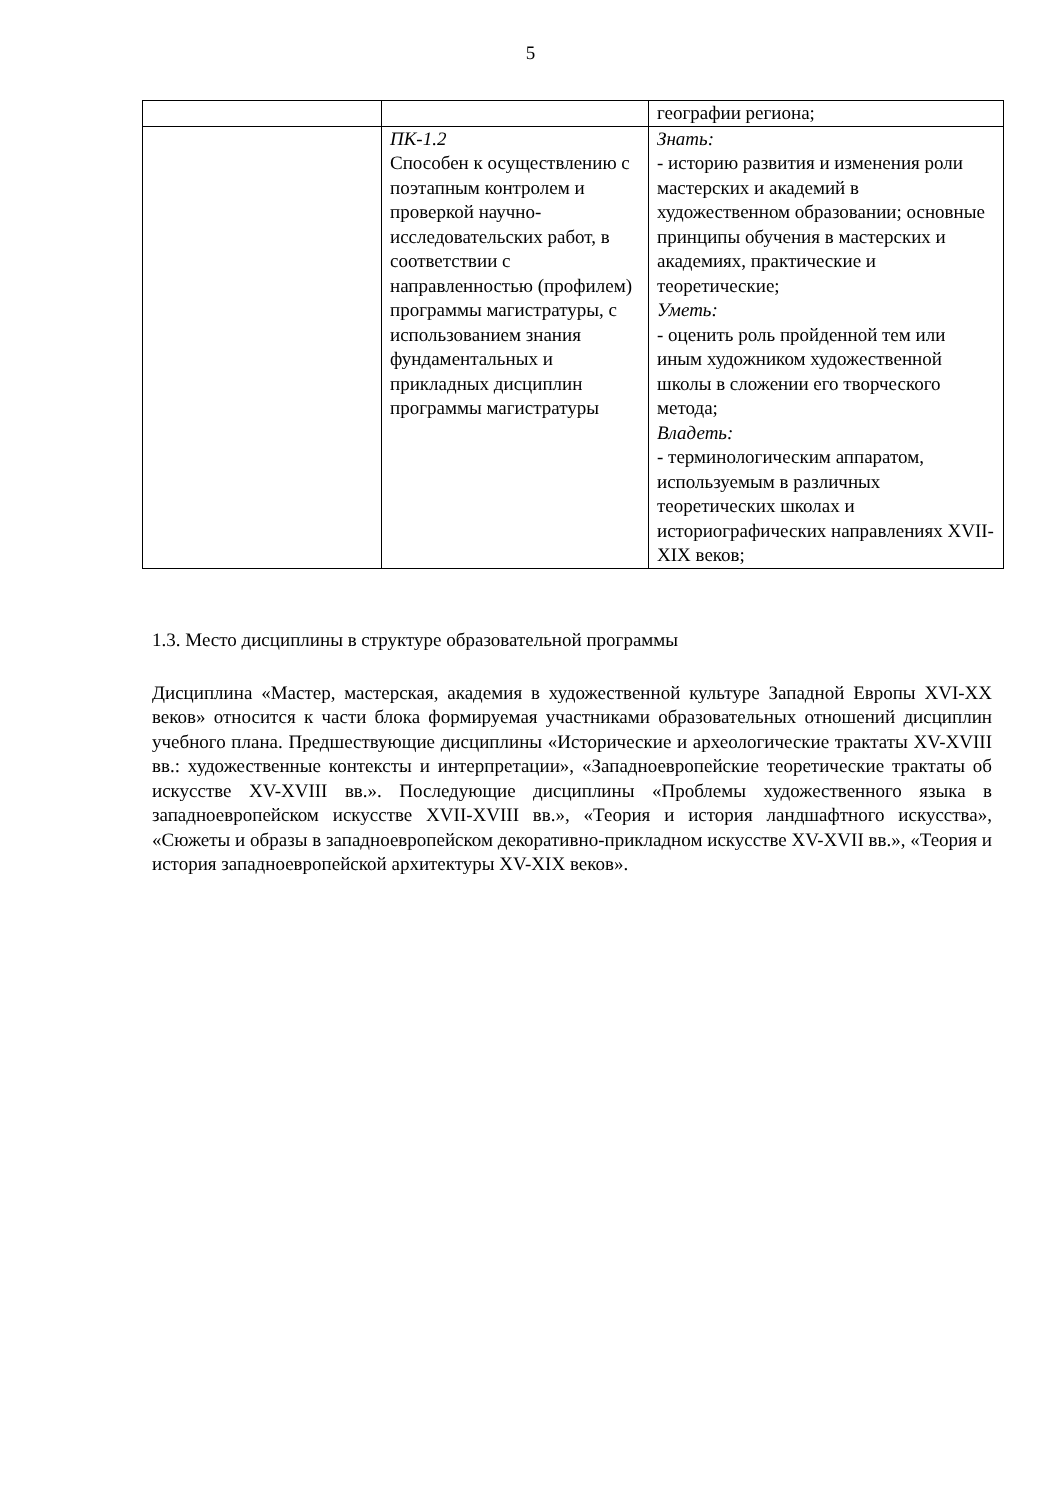5
| | | географии региона; |
| | ПК-1.2 Способен к осуществлению с поэтапным контролем и проверкой научно-исследовательских работ, в соответствии с направленностью (профилем) программы магистратуры, с использованием знания фундаментальных и прикладных дисциплин программы магистратуры | Знать: - историю развития и изменения роли мастерских и академий в художественном образовании; основные принципы обучения в мастерских и академиях, практические и теоретические; Уметь: - оценить роль пройденной тем или иным художником художественной школы в сложении его творческого метода; Владеть: - терминологическим аппаратом, используемым в различных теоретических школах и историографических направлениях XVII-XIX веков; |
1.3. Место дисциплины в структуре образовательной программы
Дисциплина «Мастер, мастерская, академия в художественной культуре Западной Европы XVI-XX веков» относится к части блока формируемая участниками образовательных отношений дисциплин учебного плана. Предшествующие дисциплины «Исторические и археологические трактаты XV-XVIII вв.: художественные контексты и интерпретации», «Западноевропейские теоретические трактаты об искусстве XV-XVIII вв.». Последующие дисциплины «Проблемы художественного языка в западноевропейском искусстве XVII-XVIII вв.», «Теория и история ландшафтного искусства», «Сюжеты и образы в западноевропейском декоративно-прикладном искусстве XV-XVII вв.», «Теория и история западноевропейской архитектуры XV-XIX веков».